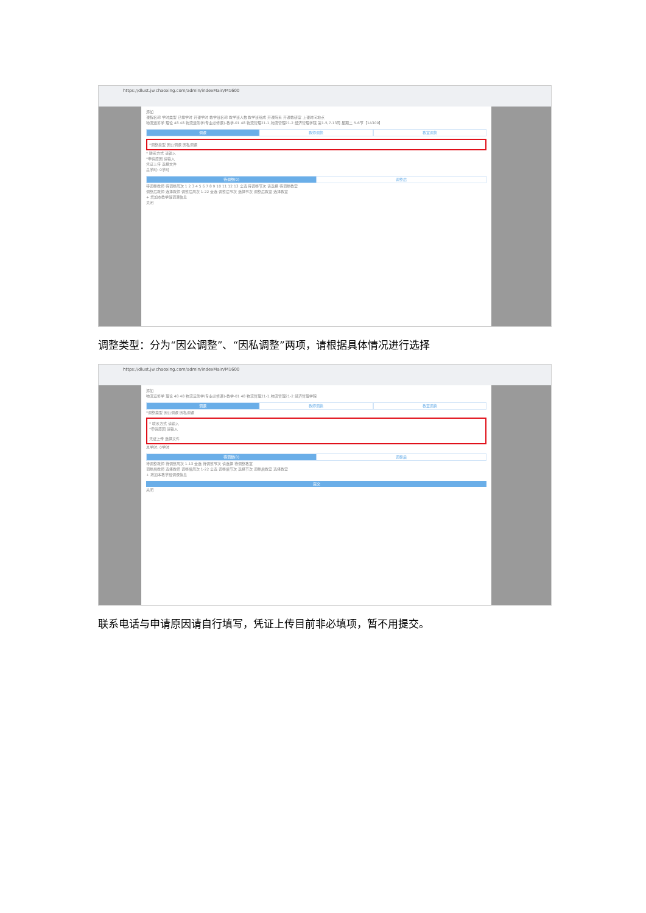https://dlust.jw.chaoxing.com/admin/indexMain/M1600
添加
课程名称 学时类型 已排学时 开课学时 教学班名称 教学班人数 教学班组成 开课院系 开课教研室 上课时间地点
物流运筹学 理论 48 48 物流运筹学(专业必修课)-教学-01 48 物流管理21-1,物流管理21-2 经济管理学院 第1-5,7-13周 星期二 5-6节【1A309】
调课 教师调换 教室调换
*调整类型 因公调课 因私调课
* 联系方式 请输入
*申请原因 请输入
凭证上传 选择文件
总学时: 0学时
待调整(0) 调整后
待调整教师 待调整周次 1 2 3 4 5 6 7 8 9 10 11 12 13 全选 待调整节次 请选择 待调整教室
调整后教师 选择教师 调整后周次 1-22 全选 调整后节次 选择节次 调整后教室 选择教室
+ 增加本教学班调课信息
关闭
调整类型：分为“因公调整”、“因私调整”两项，请根据具体情况进行选择
https://dlust.jw.chaoxing.com/admin/indexMain/M1600
添加
物流运筹学 理论 48 48 物流运筹学(专业必修课)-教学-01 48 物流管理21-1,物流管理21-2 经济管理学院
调课 教师调换 教室调换
*调整类型 因公调课 因私调课
* 联系方式 请输入
*申请原因 请输入
凭证上传 选择文件
总学时: 0学时
待调整(0) 调整后
待调整教师 待调整周次 1-13 全选 待调整节次 请选择 待调整教室
调整后教师 选择教师 调整后周次 1-22 全选 调整后节次 选择节次 调整后教室 选择教室
+ 增加本教学班调课信息
提交
关闭
联系电话与申请原因请自行填写，凭证上传目前非必填项，暂不用提交。